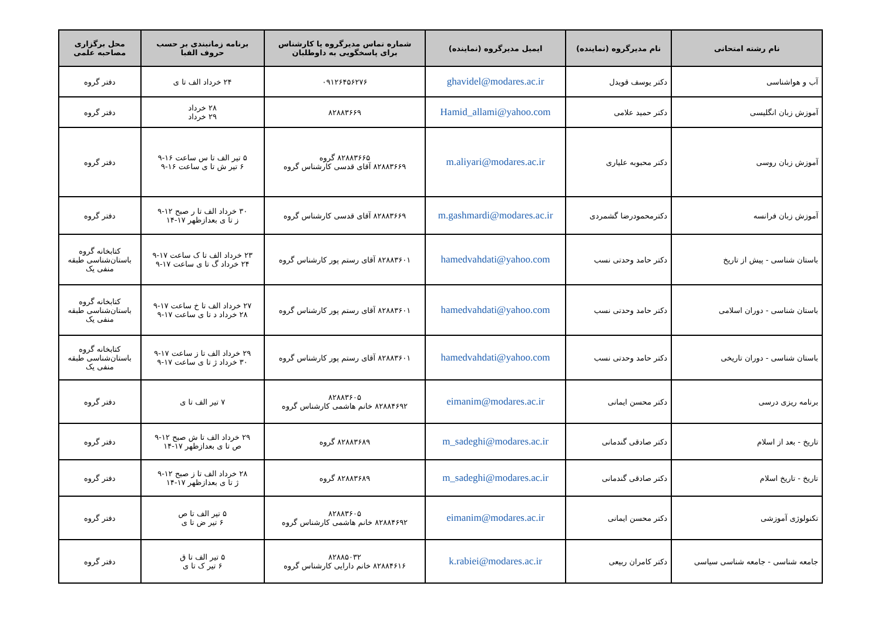| نام رشته امتحانی | نام مدیرگروه (نماینده) | ایمیل مدیرگروه (نماینده) | شماره تماس مدیرگروه یا کارشناس برای پاسخگویی به داوطلبان | برنامه زمانبندی بر حسب حروف الفبا | محل برگزاری مصاحبه علمی |
| --- | --- | --- | --- | --- | --- |
| آب و هواشناسی | دکتر یوسف قویدل | ghavidel@modares.ac.ir | ۰۹۱۲۶۴۵۶۲۷۶ | ۲۴ خرداد الف تا ی | دفتر گروه |
| آموزش زبان انگلیسی | دکتر حمید علامی | Hamid_allami@yahoo.com | ۸۲۸۸۳۶۶۹ | ۲۸ خرداد ۲۹ خرداد | دفتر گروه |
| آموزش زبان روسی | دکتر محبوبه علیاری | m.aliyari@modares.ac.ir | ۸۲۸۸۳۶۶۵ گروه ۸۲۸۸۳۶۶۹ آقای قدسی کارشناس گروه | ۵ تیر الف تا س ساعت ۱۶-۹ ۶ تیر ش تا ی ساعت ۱۶-۹ | دفتر گروه |
| آموزش زبان فرانسه | دکترمحمودرضا گشمردی | m.gashmardi@modares.ac.ir | ۸۲۸۸۳۶۶۹ آقای قدسی کارشناس گروه | ۳۰ خرداد الف تا ر صبح ۱۲-۹ ز تا ی بعدازظهر ۱۷-۱۴ | دفتر گروه |
| باستان شناسی - پیش از تاریخ | دکتر حامد وحدتی نسب | hamedvahdati@yahoo.com | ۸۲۸۸۳۶۰۱ آقای رستم پور کارشناس گروه | ۲۳ خرداد الف تا ک ساعت ۱۷-۹ ۲۴ خرداد گ تا ی ساعت ۱۷-۹ | کتابخانه گروه باستان‌شناسی طبقه منفی یک |
| باستان شناسی - دوران اسلامی | دکتر حامد وحدتی نسب | hamedvahdati@yahoo.com | ۸۲۸۸۳۶۰۱ آقای رستم پور کارشناس گروه | ۲۷ خرداد الف تا خ ساعت ۱۷-۹ ۲۸ خرداد د تا ی ساعت ۱۷-۹ | کتابخانه گروه باستان‌شناسی طبقه منفی یک |
| باستان شناسی - دوران تاریخی | دکتر حامد وحدتی نسب | hamedvahdati@yahoo.com | ۸۲۸۸۳۶۰۱ آقای رستم پور کارشناس گروه | ۲۹ خرداد الف تا ز ساعت ۱۷-۹ ۳۰ خرداد ژ تا ی ساعت ۱۷-۹ | کتابخانه گروه باستان‌شناسی طبقه منفی یک |
| برنامه ریزی درسی | دکتر محسن ایمانی | eimanim@modares.ac.ir | ۸۲۸۸۳۶۰۵ ۸۲۸۸۴۶۹۲ خانم هاشمی کارشناس گروه | ۷ تیر الف تا ی | دفتر گروه |
| تاریخ - بعد از اسلام | دکتر صادقی گندمانی | m_sadeghi@modares.ac.ir | ۸۲۸۸۳۶۸۹ گروه | ۲۹ خرداد الف تا ش صبح ۱۲-۹ ص تا ی بعدازظهر ۱۷-۱۴ | دفتر گروه |
| تاریخ - تاریخ اسلام | دکتر صادقی گندمانی | m_sadeghi@modares.ac.ir | ۸۲۸۸۳۶۸۹ گروه | ۲۸ خرداد الف تا ز صبح ۱۲-۹ ژ تا ی بعدازظهر ۱۷-۱۴ | دفتر گروه |
| تکنولوژی آموزشی | دکتر محسن ایمانی | eimanim@modares.ac.ir | ۸۲۸۸۳۶۰۵ ۸۲۸۸۴۶۹۲ خانم هاشمی کارشناس گروه | ۵ تیر الف تا ص ۶ تیر ض تا ی | دفتر گروه |
| جامعه شناسی - جامعه شناسی سیاسی | دکتر کامران ربیعی | k.rabiei@modares.ac.ir | ۸۲۸۸۵۰۳۲ ۸۲۸۸۴۶۱۶ خانم دارایی کارشناس گروه | ۵ تیر الف تا ق ۶ تیر ک تا ی | دفتر گروه |